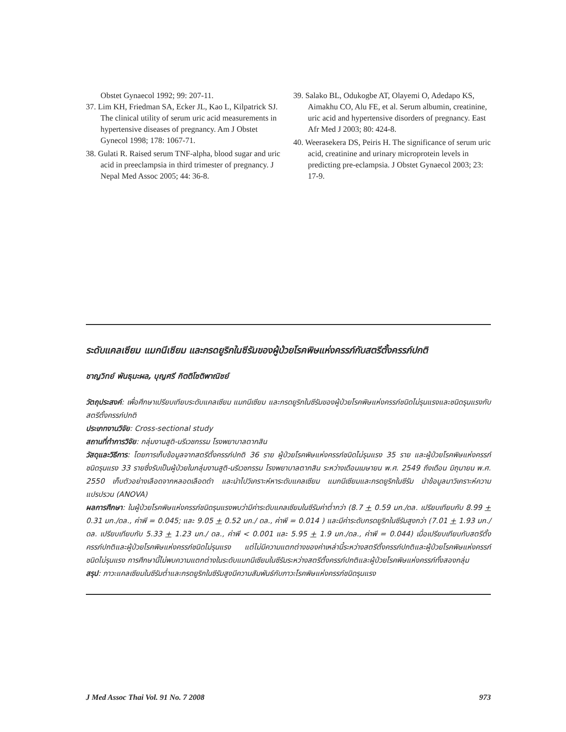Obstet Gynaecol 1992; 99: 207-11.
37. Lim KH, Friedman SA, Ecker JL, Kao L, Kilpatrick SJ. The clinical utility of serum uric acid measurements in hypertensive diseases of pregnancy. Am J Obstet Gynecol 1998; 178: 1067-71.
38. Gulati R. Raised serum TNF-alpha, blood sugar and uric acid in preeclampsia in third trimester of pregnancy. J Nepal Med Assoc 2005; 44: 36-8.
39. Salako BL, Odukogbe AT, Olayemi O, Adedapo KS, Aimakhu CO, Alu FE, et al. Serum albumin, creatinine, uric acid and hypertensive disorders of pregnancy. East Afr Med J 2003; 80: 424-8.
40. Weerasekera DS, Peiris H. The significance of serum uric acid, creatinine and urinary microprotein levels in predicting pre-eclampsia. J Obstet Gynaecol 2003; 23: 17-9.
ระดับแคลเซียม แมกนีเซียม และกรดยูริกในซีรัมของผู้ป่วยโรคพิษแห่งครรภ์กับสตรีตั้งครรภ์ปกติ
ชาญวิทย์ พันธุมะผล, บุญศรี กิตติโชติพาณิชย์
วัตถุประสงค์: เพื่อศึกษาเปรียบเทียบระดับแคลเซียม แมกนีเซียม และกรดยูริกในซีรัมของผู้ป่วยโรคพิษแห่งครรภ์ชนิดไม่รุนแรงและชนิดรุนแรงกับสตรีตั้งครรภ์ปกติ
ประเภทงานวิจัย: Cross-sectional study
สถานที่ทำการวิจัย: กลุ่มงานสูติ-นรีเวชกรรม โรงพยาบาลตากสิน
วัสดุและวิธีการ: โดยการเก็บข้อมูลจากสตรีตั้งครรภ์ปกติ 36 ราย ผู้ป่วยโรคพิษแห่งครรภ์ชนิดไม่รุนแรง 35 ราย และผู้ป่วยโรคพิษแห่งครรภ์ชนิดรุนแรง 33 รายซึ่งรับเป็นผู้ป่วยในกลุ่มงานสูติ-นรีเวชกรรม โรงพยาบาลตากสิน ระหว่างเดือนเมษายน พ.ศ. 2549 ถึงเดือน มิถุนายน พ.ศ. 2550 เก็บตัวอย่างเลือดจากหลอดเลือดดำ และนำไปวิเคราะห์หาระดับแคลเซียม แมกนีเซียมและกรดยูริกในซีรัม นำข้อมูลมาวิเคราะห์ความแปรปรวน (ANOVA)
ผลการศึกษา: ในผู้ป่วยโรคพิษแห่งครรภ์ชนิดรุนแรงพบว่ามีค่าระดับแคลเซียมในซีรัมค่าต่ำกว่า (8.7 + 0.59 มก./ดล. เปรียบเทียบกับ 8.99 + 0.31 มก./ดล., ค่าพี = 0.045; และ 9.05 + 0.52 มก./ ดล., ค่าพี = 0.014 ) และมีค่าระดับกรดยูริกในซีรัมสูงกว่า (7.01 + 1.93 มก./ดล. เปรียบเทียบกับ 5.33 + 1.23 มก./ ดล., ค่าพี < 0.001 และ 5.95 + 1.9 มก./ดล., ค่าพี = 0.044) เมื่อเปรียบเทียบกับสตรีตั้งครรภ์ปกติและผู้ป่วยโรคพิษแห่งครรภ์ชนิดไม่รุนแรง แต่ไม่มีความแตกต่างของค่าเหล่านี้ระหว่างสตรีตั้งครรภ์ปกติและผู้ป่วยโรคพิษแห่งครรภ์ชนิดไม่รุนแรง การศึกษานี้ไม่พบความแตกต่างในระดับแมกนีเซียมในซีรัมระหว่างสตรีตั้งครรภ์ปกติและผู้ป่วยโรคพิษแห่งครรภ์ทั้งสองกลุ่ม
สรุป: ภาวะแคลเซียมในซีรัมต่ำและกรดยูริกในซีรัมสูงมีความสัมพันธ์กับภาวะโรคพิษแห่งครรภ์ชนิดรุนแรง
J Med Assoc Thai Vol. 91 No. 7 2008 973